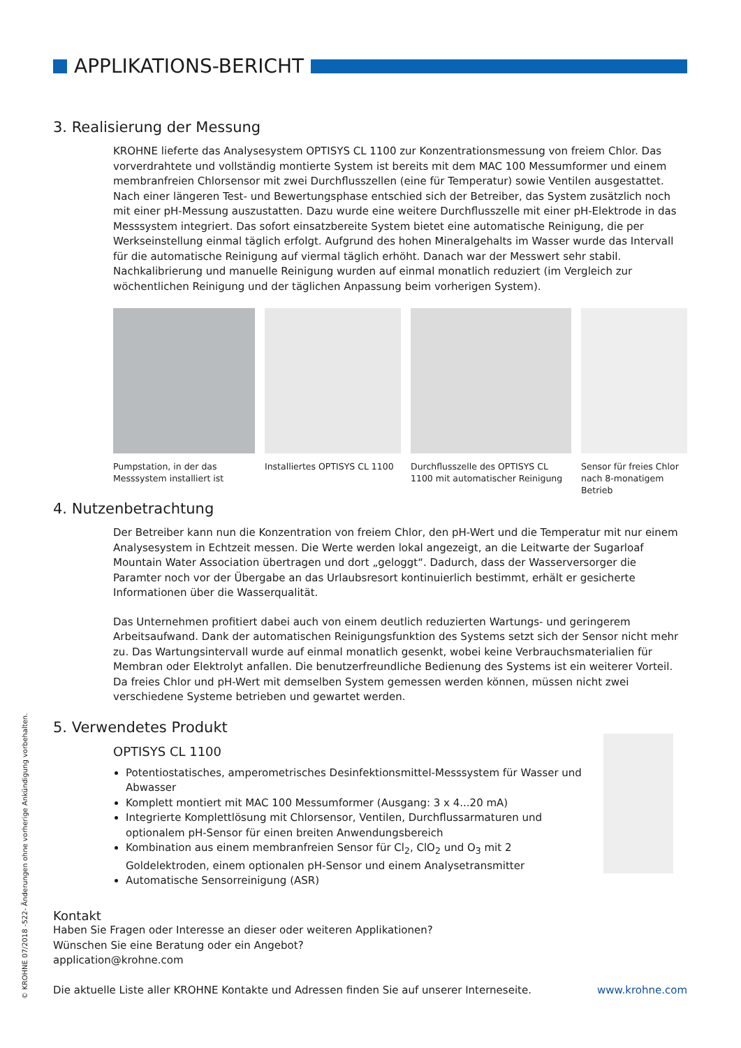APPLIKATIONS-BERICHT
3. Realisierung der Messung
KROHNE lieferte das Analysesystem OPTISYS CL 1100 zur Konzentrationsmessung von freiem Chlor. Das vorverdrahtete und vollständig montierte System ist bereits mit dem MAC 100 Messumformer und einem membranfreien Chlorsensor mit zwei Durchflusszellen (eine für Temperatur) sowie Ventilen ausgestattet. Nach einer längeren Test- und Bewertungsphase entschied sich der Betreiber, das System zusätzlich noch mit einer pH-Messung auszustatten. Dazu wurde eine weitere Durchflusszelle mit einer pH-Elektrode in das Messsystem integriert. Das sofort einsatzbereite System bietet eine automatische Reinigung, die per Werkseinstellung einmal täglich erfolgt. Aufgrund des hohen Mineralgehalts im Wasser wurde das Intervall für die automatische Reinigung auf viermal täglich erhöht. Danach war der Messwert sehr stabil. Nachkalibrierung und manuelle Reinigung wurden auf einmal monatlich reduziert (im Vergleich zur wöchentlichen Reinigung und der täglichen Anpassung beim vorherigen System).
Pumpstation, in der das Messsystem installiert ist
Installiertes OPTISYS CL 1100
Durchflusszelle des OPTISYS CL 1100 mit automatischer Reinigung
Sensor für freies Chlor nach 8-monatigem Betrieb
4. Nutzenbetrachtung
Der Betreiber kann nun die Konzentration von freiem Chlor, den pH-Wert und die Temperatur mit nur einem Analysesystem in Echtzeit messen. Die Werte werden lokal angezeigt, an die Leitwarte der Sugarloaf Mountain Water Association übertragen und dort „geloggt“. Dadurch, dass der Wasser­versorger die Paramter noch vor der Übergabe an das Urlaubsresort kontinuierlich bestimmt, erhält er gesicherte Informationen über die Wasserqualität.
Das Unternehmen profitiert dabei auch von einem deutlich reduzierten Wartungs- und geringerem Arbeitsaufwand. Dank der automatischen Reinigungsfunktion des Systems setzt sich der Sensor nicht mehr zu. Das Wartungsintervall wurde auf einmal monatlich gesenkt, wobei keine Verbrauchs­materialien für Membran oder Elektrolyt anfallen. Die benutzerfreundliche Bedienung des Systems ist ein weiterer Vorteil. Da freies Chlor und pH-Wert mit demselben System gemessen werden können, müssen nicht zwei verschiedene Systeme betrieben und gewartet werden.
5. Verwendetes Produkt
OPTISYS CL 1100
Potentiostatisches, amperometrisches Desinfektionsmittel-Messsystem für Wasser und Abwasser
Komplett montiert mit MAC 100 Messumformer (Ausgang: 3 x 4...20 mA)
Integrierte Komplettlösung mit Chlorsensor, Ventilen, Durchflussarmaturen und optionalem pH-Sensor für einen breiten Anwendungsbereich
Kombination aus einem membranfreien Sensor für Cl<sub>2</sub>, ClO<sub>2</sub> und O<sub>3</sub> mit 2 Goldelektroden, einem optionalen pH-Sensor und einem Analysetransmitter
Automatische Sensorreinigung (ASR)
Kontakt
Haben Sie Fragen oder Interesse an dieser oder weiteren Applikationen?
Wünschen Sie eine Beratung oder ein Angebot?
application@krohne.com
Die aktuelle Liste aller KROHNE Kontakte und Adressen finden Sie auf unserer Interneseite. www.krohne.com
© KROHNE 07/2018 -522- Änderungen ohne vorherige Ankündigung vorbehalten.